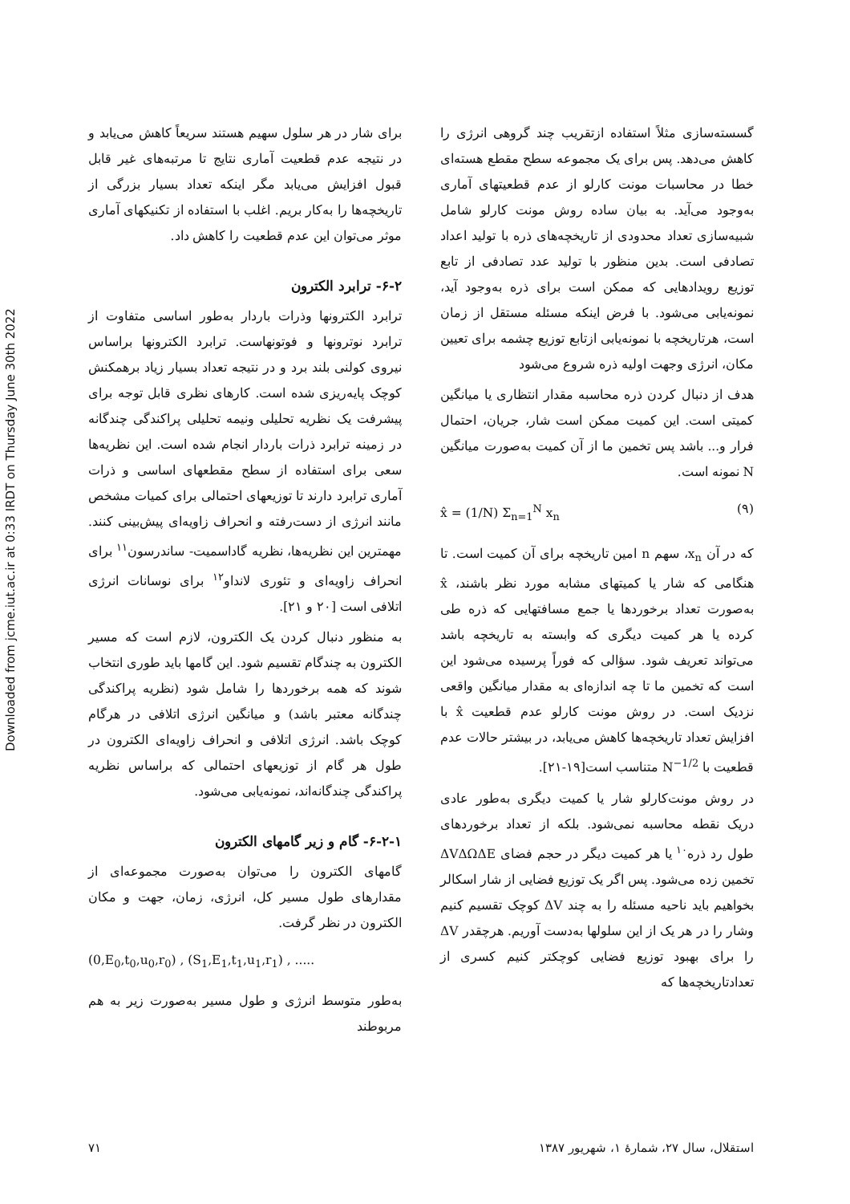Downloaded from jcme.iut.ac.ir at 0:33 IRDT on Thursday June 30th 2022
گسسته‌سازی مثلاً استفاده ازتقریب چند گروهی انرژی را کاهش می‌دهد. پس برای یک مجموعه سطح مقطع هسته‌ای خطا در محاسبات مونت کارلو از عدم قطعیتهای آماری به‌وجود می‌آید. به بیان ساده روش مونت کارلو شامل شبیه‌سازی تعداد محدودی از تاریخچه‌های ذره با تولید اعداد تصادفی است. بدین منظور با تولید عدد تصادفی از تابع توزیع رویدادهایی که ممکن است برای ذره به‌وجود آید، نمونه‌یابی می‌شود. با فرض اینکه مسئله مستقل از زمان است، هرتاریخچه با نمونه‌یابی ازتابع توزیع چشمه برای تعیین مکان، انرژی وجهت اولیه ذره شروع می‌شود
هدف از دنبال کردن ذره محاسبه مقدار انتظاری یا میانگین کمیتی است. این کمیت ممکن است شار، جریان، احتمال فرار و... باشد پس تخمین ما از آن کمیت به‌صورت میانگین N نمونه است.
x̂ = (1/N) Σ<sub>n=1</sub><sup>N</sup> x<sub>n</sub> (۹)
که در آن x<sub>n</sub>، سهم n امین تاریخچه برای آن کمیت است. تا هنگامی که شار یا کمیتهای مشابه مورد نظر باشند، x̂ به‌صورت تعداد برخوردها یا جمع مسافتهایی که ذره طی کرده یا هر کمیت دیگری که وابسته به تاریخچه باشد می‌تواند تعریف شود. سؤالی که فوراً پرسیده می‌شود این است که تخمین ما تا چه اندازه‌ای به مقدار میانگین واقعی نزدیک است. در روش مونت کارلو عدم قطعیت x̂ با افزایش تعداد تاریخچه‌ها کاهش می‌یابد، در بیشتر حالات عدم قطعیت با N<sup>−1/2</sup> متناسب است[۱۹-۲۱].
در روش مونت‌کارلو شار یا کمیت دیگری به‌طور عادی دریک نقطه محاسبه نمی‌شود. بلکه از تعداد برخوردهای طول رد ذره<sup>۱۰</sup> یا هر کمیت دیگر در حجم فضای ΔVΔΩΔE تخمین زده می‌شود. پس اگر یک توزیع فضایی از شار اسکالر بخواهیم باید ناحیه مسئله را به چند ΔV کوچک تقسیم کنیم وشار را در هر یک از این سلولها به‌دست آوریم. هرچقدر ΔV را برای بهبود توزیع فضایی کوچکتر کنیم کسری از تعدادتاریخچه‌ها که
برای شار در هر سلول سهیم هستند سریعاً کاهش می‌یابد و در نتیجه عدم قطعیت آماری نتایج تا مرتبه‌های غیر قابل قبول افزایش می‌یابد مگر اینکه تعداد بسیار بزرگی از تاریخچه‌ها را به‌کار بریم. اغلب با استفاده از تکنیکهای آماری موثر می‌توان این عدم قطعیت را کاهش داد.
۶-۲- ترابرد الکترون
ترابرد الکترونها وذرات باردار به‌طور اساسی متفاوت از ترابرد نوترونها و فوتونهاست. ترابرد الکترونها براساس نیروی کولنی بلند برد و در نتیجه تعداد بسیار زیاد برهمکنش کوچک پایه‌ریزی شده است. کارهای نظری قابل توجه برای پیشرفت یک نظریه تحلیلی ونیمه تحلیلی پراکندگی چندگانه در زمینه ترابرد ذرات باردار انجام شده است. این نظریه‌ها سعی برای استفاده از سطح مقطعهای اساسی و ذرات آماری ترابرد دارند تا توزیعهای احتمالی برای کمیات مشخص مانند انرژی از دست‌رفته و انحراف زاویه‌ای پیش‌بینی کنند. مهمترین این نظریه‌ها، نظریه گاداسمیت- ساندرسون<sup>۱۱</sup> برای انحراف زاویه‌ای و تئوری لانداو<sup>۱۲</sup> برای نوسانات انرژی اتلافی است [۲۰ و ۲۱].
به منظور دنبال کردن یک الکترون، لازم است که مسیر الکترون به چندگام تقسیم شود. این گامها باید طوری انتخاب شوند که همه برخوردها را شامل شود (نظریه پراکندگی چندگانه معتبر باشد) و میانگین انرژی اتلافی در هرگام کوچک باشد. انرژی اتلافی و انحراف زاویه‌ای الکترون در طول هر گام از توزیعهای احتمالی که براساس نظریه پراکندگی چندگانه‌اند، نمونه‌یابی می‌شود.
۶-۲-۱- گام و زیر گامهای الکترون
گامهای الکترون را می‌توان به‌صورت مجموعه‌ای از مقدارهای طول مسیر کل، انرژی، زمان، جهت و مکان الکترون در نظر گرفت.
(0,E<sub>0</sub>,t<sub>0</sub>,u<sub>0</sub>,r<sub>0</sub>) , (S<sub>1</sub>,E<sub>1</sub>,t<sub>1</sub>,u<sub>1</sub>,r<sub>1</sub>) , .....
به‌طور متوسط انرژی و طول مسیر به‌صورت زیر به هم مربوطند
استقلال، سال ۲۷، شمارهٔ ۱، شهریور ۱۳۸۷ ۷۱